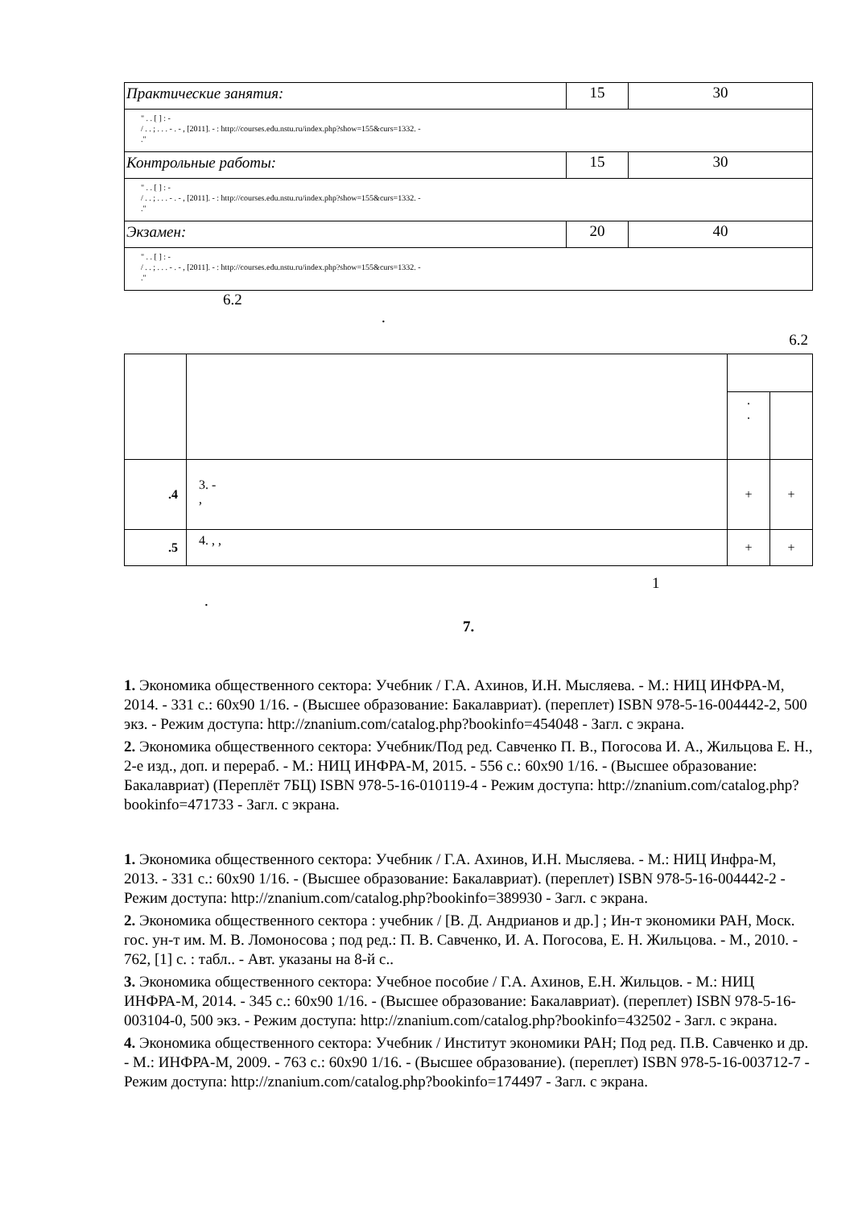| Практические занятия: | 15 | 30 |
| " . . [ ] : - / . . ; . . . - . - , [2011]. - : http://courses.edu.nstu.ru/index.php?show=155&curs=1332. - ." | | |
| Контрольные работы: | 15 | 30 |
| " . . [ ] : - / . . ; . . . - . - , [2011]. - : http://courses.edu.nstu.ru/index.php?show=155&curs=1332. - ." | | |
| Экзамен: | 20 | 40 |
| " . . [ ] : - / . . ; . . . - . - , [2011]. - : http://courses.edu.nstu.ru/index.php?show=155&curs=1332. - ." | | |
6.2
.
6.2
| | | . . | |
| .4 | 3. - , | + | + |
| .5 | 4. , , | + | + |
1
.
7.
1. Экономика общественного сектора: Учебник / Г.А. Ахинов, И.Н. Мысляева. - М.: НИЦ ИНФРА-М, 2014. - 331 с.: 60x90 1/16. - (Высшее образование: Бакалавриат). (переплет) ISBN 978-5-16-004442-2, 500 экз. - Режим доступа: http://znanium.com/catalog.php?bookinfo=454048 - Загл. с экрана.
2. Экономика общественного сектора: Учебник/Под ред. Савченко П. В., Погосова И. А., Жильцова Е. Н., 2-е изд., доп. и перераб. - М.: НИЦ ИНФРА-М, 2015. - 556 с.: 60x90 1/16. - (Высшее образование: Бакалавриат) (Переплёт 7БЦ) ISBN 978-5-16-010119-4 - Режим доступа: http://znanium.com/catalog.php?bookinfo=471733 - Загл. с экрана.
1. Экономика общественного сектора: Учебник / Г.А. Ахинов, И.Н. Мысляева. - М.: НИЦ Инфра-М, 2013. - 331 с.: 60x90 1/16. - (Высшее образование: Бакалавриат). (переплет) ISBN 978-5-16-004442-2 - Режим доступа: http://znanium.com/catalog.php?bookinfo=389930 - Загл. с экрана.
2. Экономика общественного сектора : учебник / [В. Д. Андрианов и др.] ; Ин-т экономики РАН, Моск. гос. ун-т им. М. В. Ломоносова ; под ред.: П. В. Савченко, И. А. Погосова, Е. Н. Жильцова. - М., 2010. - 762, [1] с. : табл.. - Авт. указаны на 8-й с..
3. Экономика общественного сектора: Учебное пособие / Г.А. Ахинов, Е.Н. Жильцов. - М.: НИЦ ИНФРА-М, 2014. - 345 с.: 60x90 1/16. - (Высшее образование: Бакалавриат). (переплет) ISBN 978-5-16-003104-0, 500 экз. - Режим доступа: http://znanium.com/catalog.php?bookinfo=432502 - Загл. с экрана.
4. Экономика общественного сектора: Учебник / Институт экономики РАН; Под ред. П.В. Савченко и др. - М.: ИНФРА-М, 2009. - 763 с.: 60x90 1/16. - (Высшее образование). (переплет) ISBN 978-5-16-003712-7 - Режим доступа: http://znanium.com/catalog.php?bookinfo=174497 - Загл. с экрана.